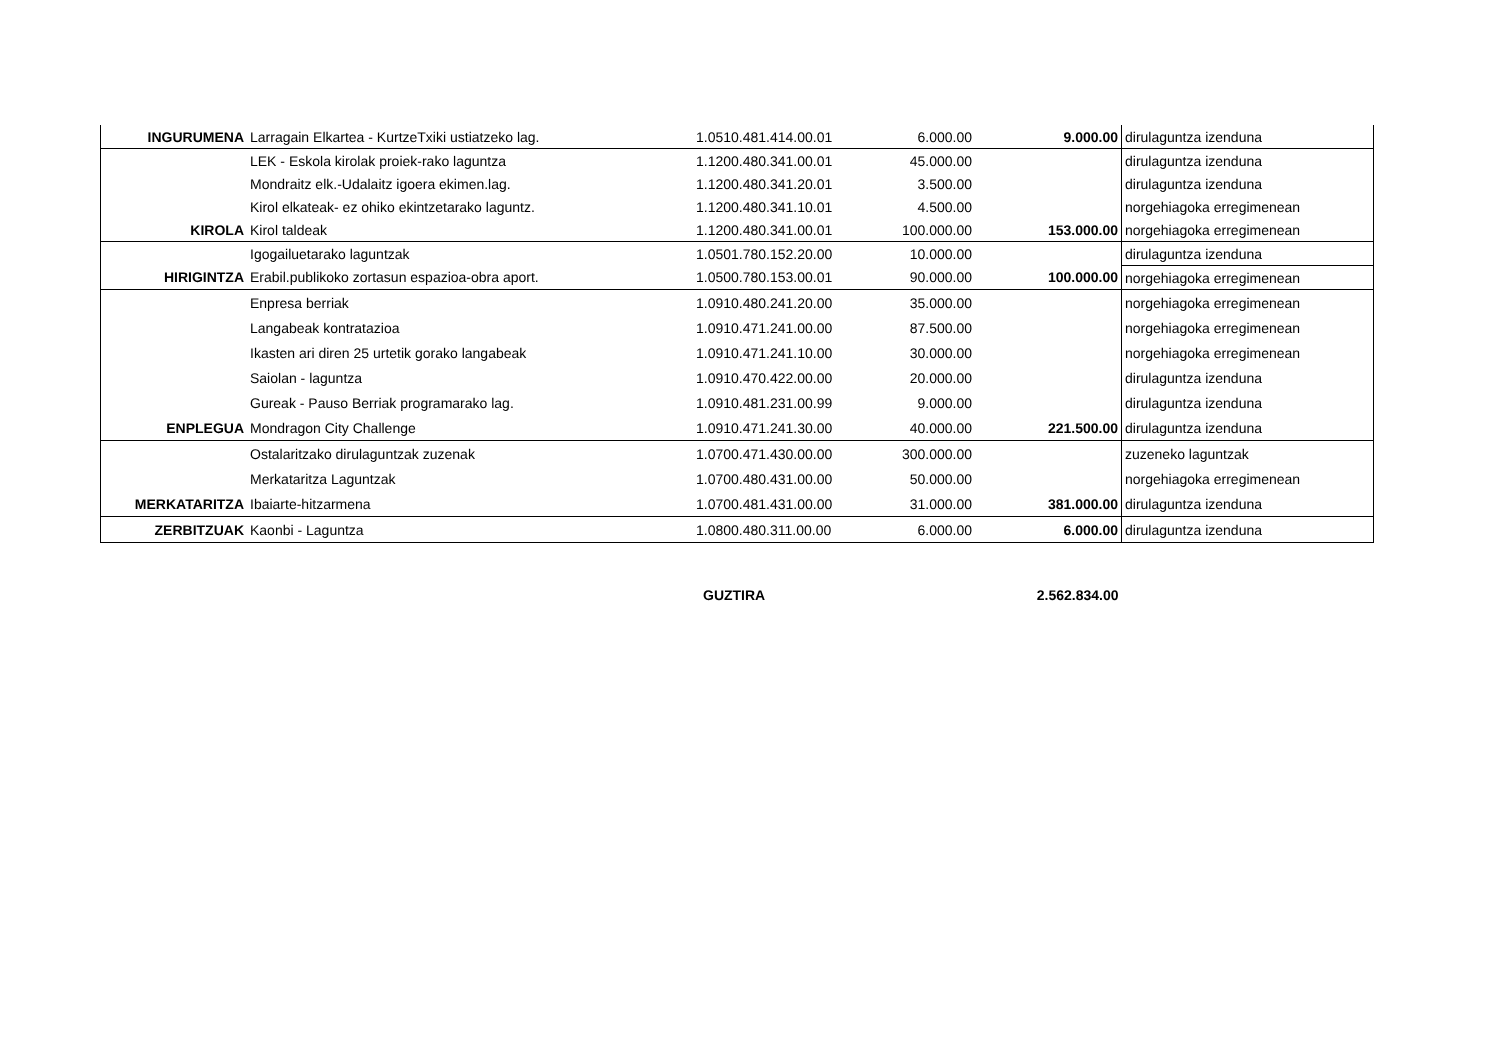| INGURUMENA | Larragain Elkartea - KurtzeTxiki ustiatzeko lag. | 1.0510.481.414.00.01 | 6.000.00 | 9.000.00 | dirulaguntza izenduna |
| | LEK - Eskola kirolak proiek-rako laguntza | 1.1200.480.341.00.01 | 45.000.00 | | dirulaguntza izenduna |
| | Mondraitz elk.-Udalaitz igoera ekimen.lag. | 1.1200.480.341.20.01 | 3.500.00 | | dirulaguntza izenduna |
| | Kirol elkateak- ez ohiko ekintzetarako laguntz. | 1.1200.480.341.10.01 | 4.500.00 | | norgehiagoka erregimenean |
| KIROLA | Kirol taldeak | 1.1200.480.341.00.01 | 100.000.00 | 153.000.00 | norgehiagoka erregimenean |
| | Igogailuetarako laguntzak | 1.0501.780.152.20.00 | 10.000.00 | | dirulaguntza izenduna |
| HIRIGINTZA | Erabil.publikoko zortasun espazioa-obra aport. | 1.0500.780.153.00.01 | 90.000.00 | 100.000.00 | norgehiagoka erregimenean |
| | Enpresa berriak | 1.0910.480.241.20.00 | 35.000.00 | | norgehiagoka erregimenean |
| | Langabeak kontratazioa | 1.0910.471.241.00.00 | 87.500.00 | | norgehiagoka erregimenean |
| | Ikasten ari diren 25 urtetik gorako langabeak | 1.0910.471.241.10.00 | 30.000.00 | | norgehiagoka erregimenean |
| | Saiolan - laguntza | 1.0910.470.422.00.00 | 20.000.00 | | dirulaguntza izenduna |
| | Gureak - Pauso Berriak programarako lag. | 1.0910.481.231.00.99 | 9.000.00 | | dirulaguntza izenduna |
| ENPLEGUA | Mondragon City Challenge | 1.0910.471.241.30.00 | 40.000.00 | 221.500.00 | dirulaguntza izenduna |
| | Ostalaritzako dirulaguntzak zuzenak | 1.0700.471.430.00.00 | 300.000.00 | | zuzeneko laguntzak |
| | Merkataritza Laguntzak | 1.0700.480.431.00.00 | 50.000.00 | | norgehiagoka erregimenean |
| MERKATARITZA | Ibaiarte-hitzarmena | 1.0700.481.431.00.00 | 31.000.00 | 381.000.00 | dirulaguntza izenduna |
| ZERBITZUAK | Kaonbi - Laguntza | 1.0800.480.311.00.00 | 6.000.00 | 6.000.00 | dirulaguntza izenduna |
| | | GUZTIRA | | 2.562.834.00 | |